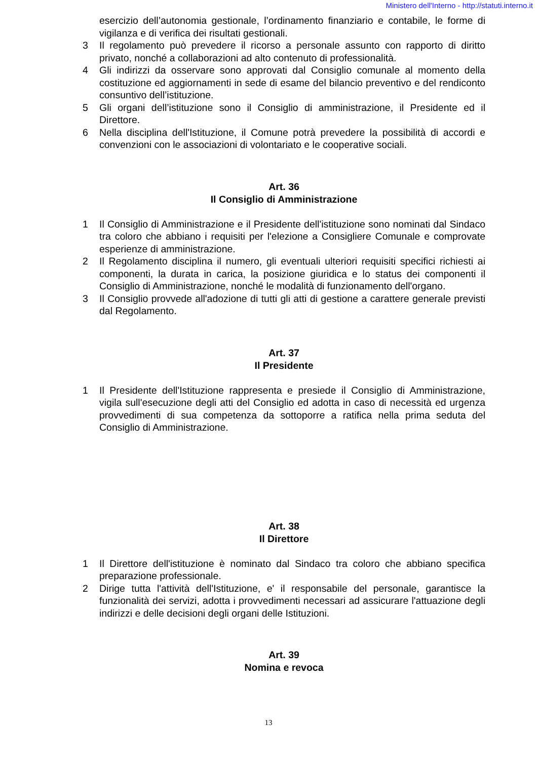Ministero dell'Interno - http://statuti.interno.it
esercizio dell’autonomia gestionale, l’ordinamento finanziario e contabile, le forme di vigilanza e di verifica dei risultati gestionali.
3 Il regolamento può prevedere il ricorso a personale assunto con rapporto di diritto privato, nonché a collaborazioni ad alto contenuto di professionalità.
4 Gli indirizzi da osservare sono approvati dal Consiglio comunale al momento della costituzione ed aggiornamenti in sede di esame del bilancio preventivo e del rendiconto consuntivo dell’istituzione.
5 Gli organi dell’istituzione sono il Consiglio di amministrazione, il Presidente ed il Direttore.
6 Nella disciplina dell'Istituzione, il Comune potrà prevedere la possibilità di accordi e convenzioni con le associazioni di volontariato e le cooperative sociali.
Art. 36
Il Consiglio di Amministrazione
1 Il Consiglio di Amministrazione e il Presidente dell'istituzione sono nominati dal Sindaco tra coloro che abbiano i requisiti per l'elezione a Consigliere Comunale e comprovate esperienze di amministrazione.
2 Il Regolamento disciplina il numero, gli eventuali ulteriori requisiti specifici richiesti ai componenti, la durata in carica, la posizione giuridica e lo status dei componenti il Consiglio di Amministrazione, nonché le modalità di funzionamento dell'organo.
3 Il Consiglio provvede all'adozione di tutti gli atti di gestione a carattere generale previsti dal Regolamento.
Art. 37
Il Presidente
1 Il Presidente dell'Istituzione rappresenta e presiede il Consiglio di Amministrazione, vigila sull'esecuzione degli atti del Consiglio ed adotta in caso di necessità ed urgenza provvedimenti di sua competenza da sottoporre a ratifica nella prima seduta del Consiglio di Amministrazione.
Art. 38
Il Direttore
1 Il Direttore dell'istituzione è nominato dal Sindaco tra coloro che abbiano specifica preparazione professionale.
2 Dirige tutta l'attività dell'Istituzione, e' il responsabile del personale, garantisce la funzionalità dei servizi, adotta i provvedimenti necessari ad assicurare l'attuazione degli indirizzi e delle decisioni degli organi delle Istituzioni.
Art. 39
Nomina e revoca
13